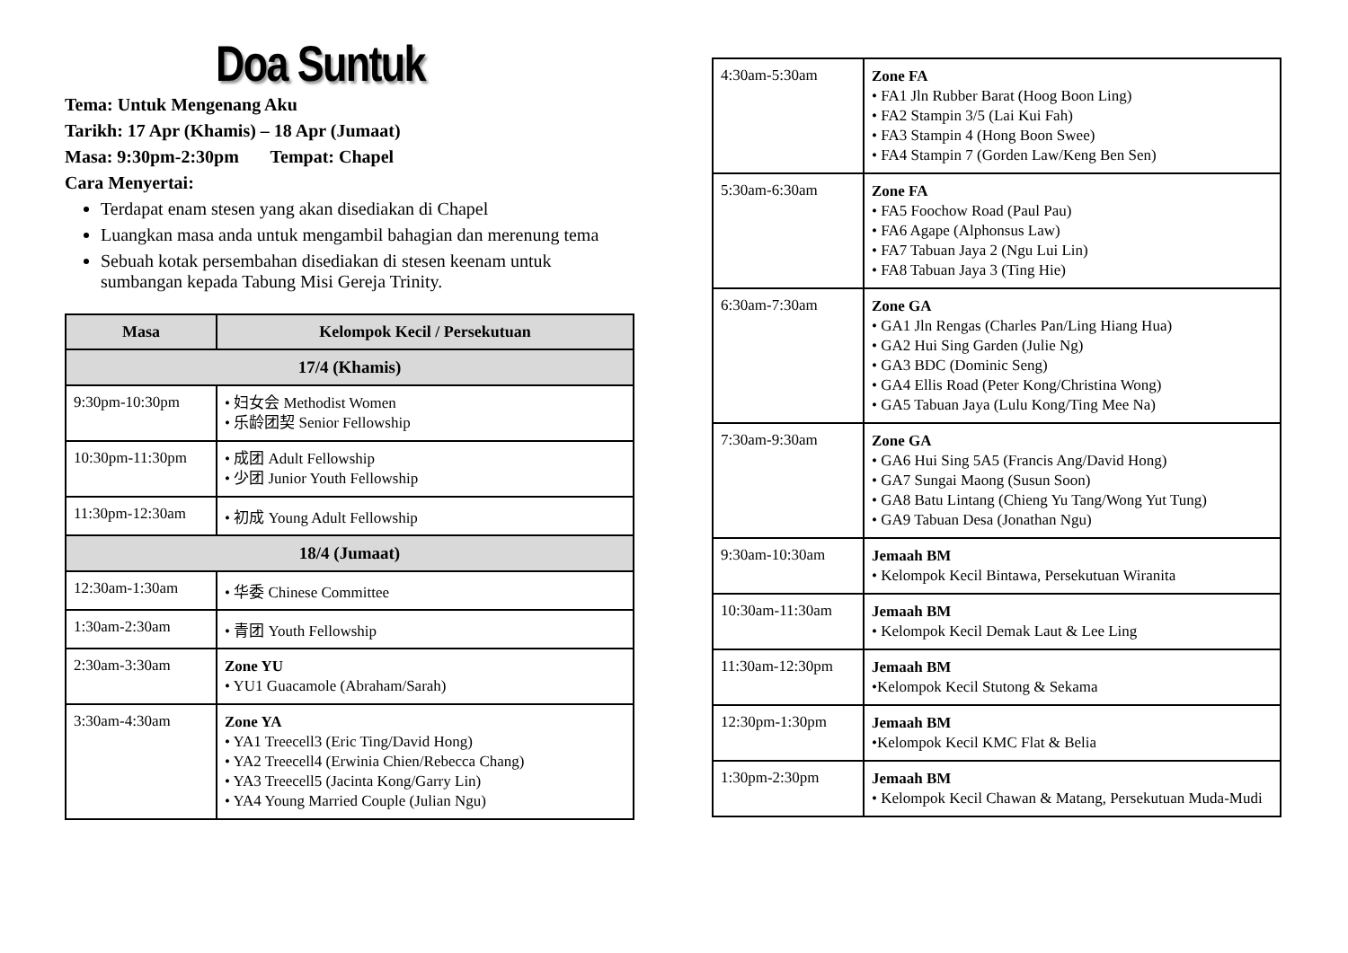Doa Suntuk
Tema: Untuk Mengenang Aku
Tarikh: 17 Apr (Khamis) – 18 Apr (Jumaat)
Masa: 9:30pm-2:30pm Tempat: Chapel
Cara Menyertai:
Terdapat enam stesen yang akan disediakan di Chapel
Luangkan masa anda untuk mengambil bahagian dan merenung tema
Sebuah kotak persembahan disediakan di stesen keenam untuk sumbangan kepada Tabung Misi Gereja Trinity.
| Masa | Kelompok Kecil / Persekutuan |
| --- | --- |
| 17/4 (Khamis) | |
| 9:30pm-10:30pm | • 妇女会 Methodist Women • 乐龄团契 Senior Fellowship |
| 10:30pm-11:30pm | • 成团 Adult Fellowship • 少团 Junior Youth Fellowship |
| 11:30pm-12:30am | • 初成 Young Adult Fellowship |
| 18/4 (Jumaat) | |
| 12:30am-1:30am | • 华委 Chinese Committee |
| 1:30am-2:30am | • 青团 Youth Fellowship |
| 2:30am-3:30am | Zone YU • YU1 Guacamole (Abraham/Sarah) |
| 3:30am-4:30am | Zone YA • YA1 Treecell3 (Eric Ting/David Hong) • YA2 Treecell4 (Erwinia Chien/Rebecca Chang) • YA3 Treecell5 (Jacinta Kong/Garry Lin) • YA4 Young Married Couple (Julian Ngu) |
| 4:30am-5:30am | Zone FA • FA1 Jln Rubber Barat (Hoog Boon Ling) • FA2 Stampin 3/5 (Lai Kui Fah) • FA3 Stampin 4 (Hong Boon Swee) • FA4 Stampin 7 (Gorden Law/Keng Ben Sen) |
| 5:30am-6:30am | Zone FA • FA5 Foochow Road (Paul Pau) • FA6 Agape (Alphonsus Law) • FA7 Tabuan Jaya 2 (Ngu Lui Lin) • FA8 Tabuan Jaya 3 (Ting Hie) |
| 6:30am-7:30am | Zone GA • GA1 Jln Rengas (Charles Pan/Ling Hiang Hua) • GA2 Hui Sing Garden (Julie Ng) • GA3 BDC (Dominic Seng) • GA4 Ellis Road (Peter Kong/Christina Wong) • GA5 Tabuan Jaya (Lulu Kong/Ting Mee Na) |
| 7:30am-9:30am | Zone GA • GA6 Hui Sing 5A5 (Francis Ang/David Hong) • GA7 Sungai Maong (Susun Soon) • GA8 Batu Lintang (Chieng Yu Tang/Wong Yut Tung) • GA9 Tabuan Desa (Jonathan Ngu) |
| 9:30am-10:30am | Jemaah BM • Kelompok Kecil Bintawa, Persekutuan Wiranita |
| 10:30am-11:30am | Jemaah BM • Kelompok Kecil Demak Laut & Lee Ling |
| 11:30am-12:30pm | Jemaah BM •Kelompok Kecil Stutong & Sekama |
| 12:30pm-1:30pm | Jemaah BM •Kelompok Kecil KMC Flat & Belia |
| 1:30pm-2:30pm | Jemaah BM • Kelompok Kecil Chawan & Matang, Persekutuan Muda-Mudi |